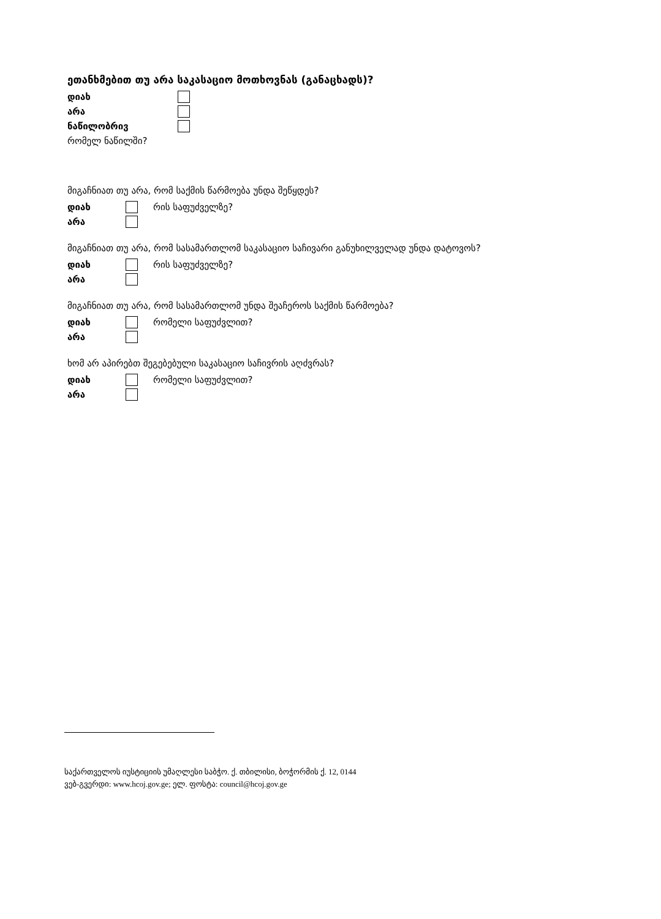ეთანხმებით თუ არა საკასაციო მოთხოვნას (განაცხადს)?
დიახ
არა
ნაწილობრივ
რომელ ნაწილში?
მიგაჩნიათ თუ არა, რომ საქმის წარმოება უნდა შეწყდეს?
დიახ რის საფუძველზე?
არა
მიგაჩნიათ თუ არა, რომ სასამართლომ საკასაციო საჩივარი განუხილველად უნდა დატოვოს?
დიახ რის საფუძველზე?
არა
მიგაჩნიათ თუ არა, რომ სასამართლომ უნდა შეაჩეროს საქმის წარმოება?
დიახ რომელი საფუძვლით?
არა
ხომ არ აპირებთ შეგებებული საკასაციო საჩივრის აღძვრას?
დიახ რომელი საფუძვლით?
არა
საქართველოს იუსტიციის უმაღლესი საბჭო. ქ. თბილისი, ბოჭორმის ქ. 12, 0144
ვებ-გვერდი: www.hcoj.gov.ge; ელ. ფოსტა: council@hcoj.gov.ge